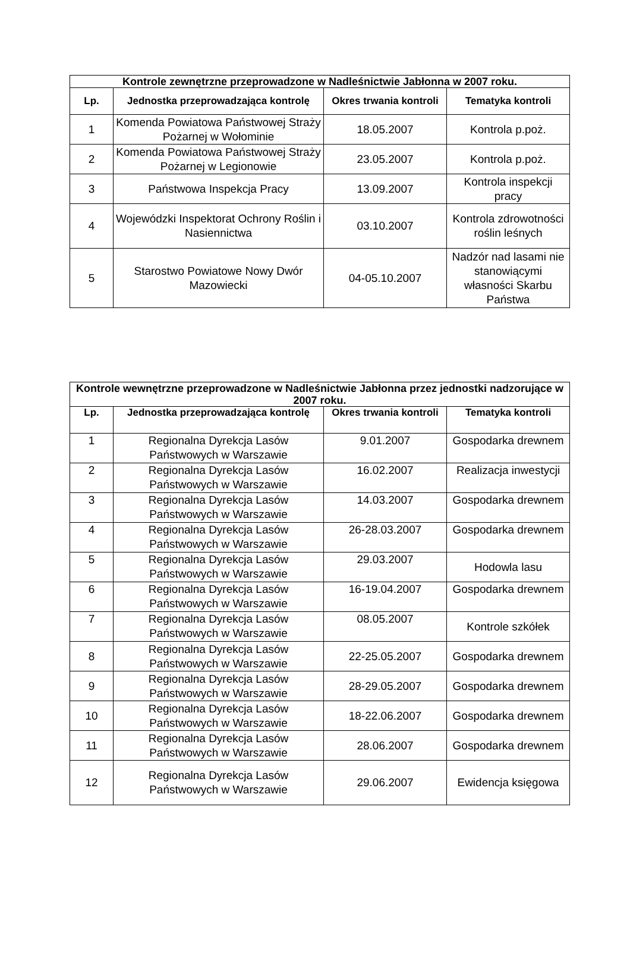| Kontrole zewnętrzne przeprowadzone w Nadleśnictwie Jabłonna w 2007 roku. | | | |
| --- | --- | --- | --- |
| Lp. | Jednostka przeprowadzająca kontrolę | Okres trwania kontroli | Tematyka kontroli |
| 1 | Komenda Powiatowa Państwowej Straży Pożarnej w Wołominie | 18.05.2007 | Kontrola p.poż. |
| 2 | Komenda Powiatowa Państwowej Straży Pożarnej w Legionowie | 23.05.2007 | Kontrola p.poż. |
| 3 | Państwowa Inspekcja Pracy | 13.09.2007 | Kontrola inspekcji pracy |
| 4 | Wojewódzki Inspektorat Ochrony Roślin i Nasiennictwa | 03.10.2007 | Kontrola zdrowotności roślin leśnych |
| 5 | Starostwo Powiatowe Nowy Dwór Mazowiecki | 04-05.10.2007 | Nadzór nad lasami nie stanowiącymi własności Skarbu Państwa |
| Kontrole wewnętrzne przeprowadzone w Nadleśnictwie Jabłonna przez jednostki nadzorujące w 2007 roku. | | | |
| --- | --- | --- | --- |
| Lp. | Jednostka przeprowadzająca kontrolę | Okres trwania kontroli | Tematyka kontroli |
| 1 | Regionalna Dyrekcja Lasów Państwowych w Warszawie | 9.01.2007 | Gospodarka drewnem |
| 2 | Regionalna Dyrekcja Lasów Państwowych w Warszawie | 16.02.2007 | Realizacja inwestycji |
| 3 | Regionalna Dyrekcja Lasów Państwowych w Warszawie | 14.03.2007 | Gospodarka drewnem |
| 4 | Regionalna Dyrekcja Lasów Państwowych w Warszawie | 26-28.03.2007 | Gospodarka drewnem |
| 5 | Regionalna Dyrekcja Lasów Państwowych w Warszawie | 29.03.2007 | Hodowla lasu |
| 6 | Regionalna Dyrekcja Lasów Państwowych w Warszawie | 16-19.04.2007 | Gospodarka drewnem |
| 7 | Regionalna Dyrekcja Lasów Państwowych w Warszawie | 08.05.2007 | Kontrole szkółek |
| 8 | Regionalna Dyrekcja Lasów Państwowych w Warszawie | 22-25.05.2007 | Gospodarka drewnem |
| 9 | Regionalna Dyrekcja Lasów Państwowych w Warszawie | 28-29.05.2007 | Gospodarka drewnem |
| 10 | Regionalna Dyrekcja Lasów Państwowych w Warszawie | 18-22.06.2007 | Gospodarka drewnem |
| 11 | Regionalna Dyrekcja Lasów Państwowych w Warszawie | 28.06.2007 | Gospodarka drewnem |
| 12 | Regionalna Dyrekcja Lasów Państwowych w Warszawie | 29.06.2007 | Ewidencja księgowa |